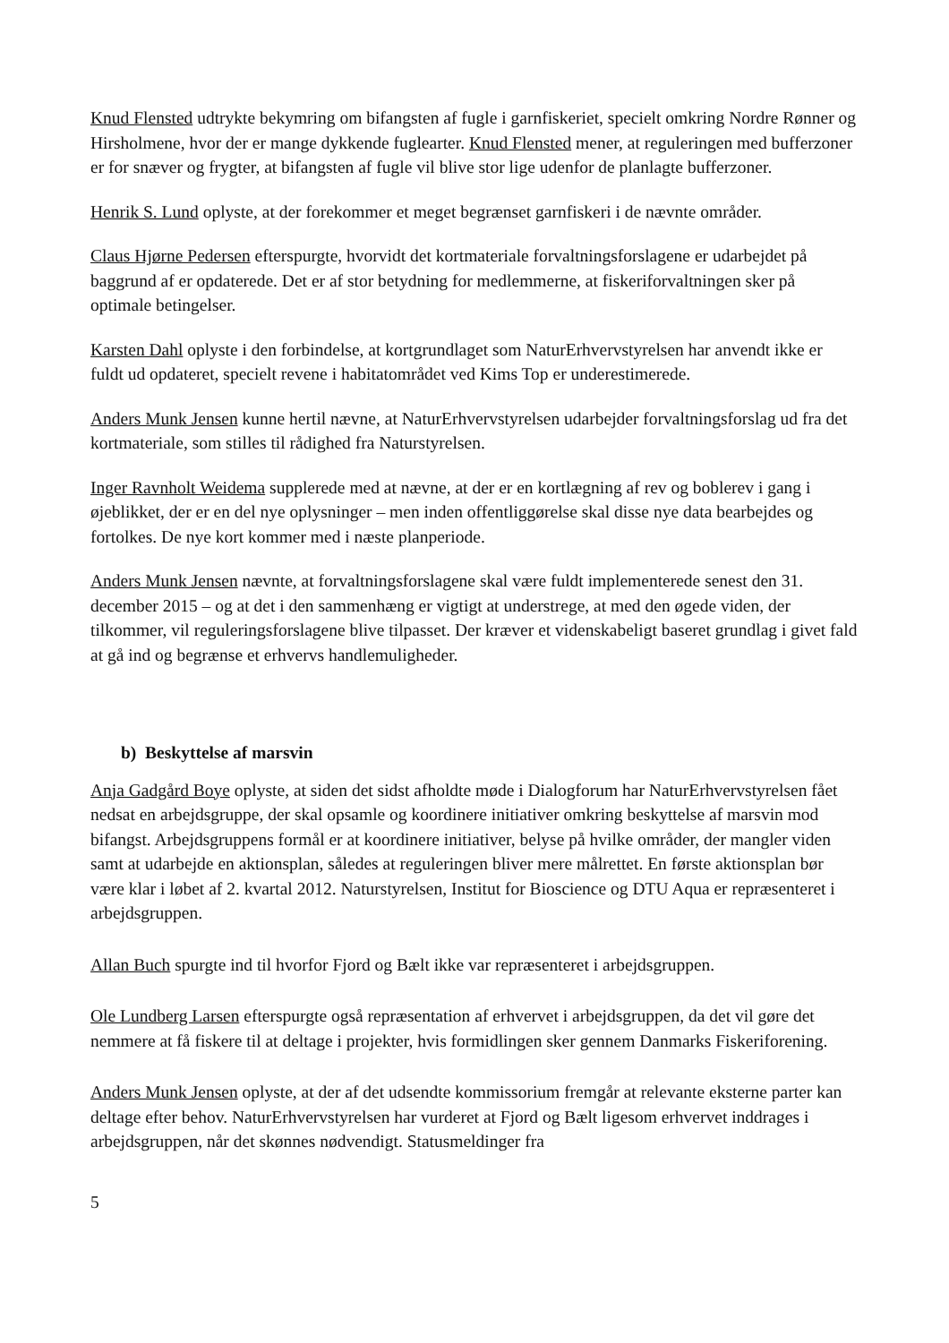Knud Flensted udtrykte bekymring om bifangsten af fugle i garnfiskeriet, specielt omkring Nordre Rønner og Hirsholmene, hvor der er mange dykkende fuglearter. Knud Flensted mener, at reguleringen med bufferzoner er for snæver og frygter, at bifangsten af fugle vil blive stor lige udenfor de planlagte bufferzoner.
Henrik S. Lund oplyste, at der forekommer et meget begrænset garnfiskeri i de nævnte områder.
Claus Hjørne Pedersen efterspurgte, hvorvidt det kortmateriale forvaltningsforslagene er udarbejdet på baggrund af er opdaterede. Det er af stor betydning for medlemmerne, at fiskeriforvaltningen sker på optimale betingelser.
Karsten Dahl oplyste i den forbindelse, at kortgrundlaget som NaturErhvervstyrelsen har anvendt ikke er fuldt ud opdateret, specielt revene i habitatområdet ved Kims Top er underestimerede.
Anders Munk Jensen kunne hertil nævne, at NaturErhvervstyrelsen udarbejder forvaltningsforslag ud fra det kortmateriale, som stilles til rådighed fra Naturstyrelsen.
Inger Ravnholt Weidema supplerede med at nævne, at der er en kortlægning af rev og boblerev i gang i øjeblikket, der er en del nye oplysninger – men inden offentliggørelse skal disse nye data bearbejdes og fortolkes. De nye kort kommer med i næste planperiode.
Anders Munk Jensen nævnte, at forvaltningsforslagene skal være fuldt implementerede senest den 31. december 2015 – og at det i den sammenhæng er vigtigt at understrege, at med den øgede viden, der tilkommer, vil reguleringsforslagene blive tilpasset. Der kræver et videnskabeligt baseret grundlag i givet fald at gå ind og begrænse et erhvervs handlemuligheder.
b) Beskyttelse af marsvin
Anja Gadgård Boye oplyste, at siden det sidst afholdte møde i Dialogforum har NaturErhvervstyrelsen fået nedsat en arbejdsgruppe, der skal opsamle og koordinere initiativer omkring beskyttelse af marsvin mod bifangst. Arbejdsgruppens formål er at koordinere initiativer, belyse på hvilke områder, der mangler viden samt at udarbejde en aktionsplan, således at reguleringen bliver mere målrettet. En første aktionsplan bør være klar i løbet af 2. kvartal 2012. Naturstyrelsen, Institut for Bioscience og DTU Aqua er repræsenteret i arbejdsgruppen.
Allan Buch spurgte ind til hvorfor Fjord og Bælt ikke var repræsenteret i arbejdsgruppen.
Ole Lundberg Larsen efterspurgte også repræsentation af erhvervet i arbejdsgruppen, da det vil gøre det nemmere at få fiskere til at deltage i projekter, hvis formidlingen sker gennem Danmarks Fiskeriforening.
Anders Munk Jensen oplyste, at der af det udsendte kommissorium fremgår at relevante eksterne parter kan deltage efter behov. NaturErhvervstyrelsen har vurderet at Fjord og Bælt ligesom erhvervet inddrages i arbejdsgruppen, når det skønnes nødvendigt. Statusmeldinger fra
5